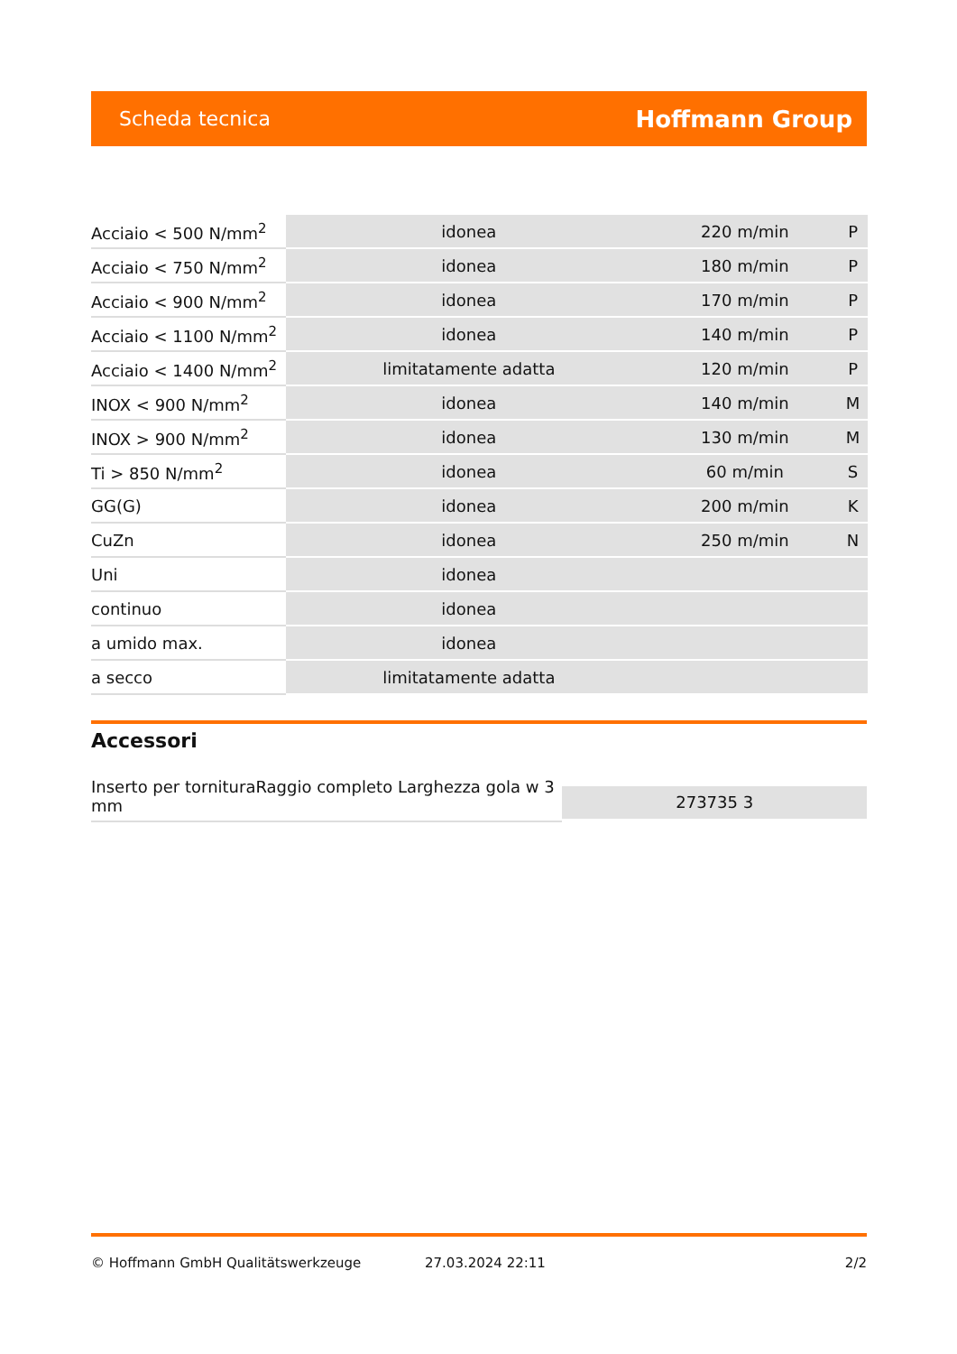Scheda tecnica Hoffmann Group
| Acciaio < 500 N/mm<sup>2</sup> | idonea | 220 m/min | P |
| Acciaio < 750 N/mm<sup>2</sup> | idonea | 180 m/min | P |
| Acciaio < 900 N/mm<sup>2</sup> | idonea | 170 m/min | P |
| Acciaio < 1100 N/mm<sup>2</sup> | idonea | 140 m/min | P |
| Acciaio < 1400 N/mm<sup>2</sup> | limitatamente adatta | 120 m/min | P |
| INOX < 900 N/mm<sup>2</sup> | idonea | 140 m/min | M |
| INOX > 900 N/mm<sup>2</sup> | idonea | 130 m/min | M |
| Ti > 850 N/mm<sup>2</sup> | idonea | 60 m/min | S |
| GG(G) | idonea | 200 m/min | K |
| CuZn | idonea | 250 m/min | N |
| Uni | idonea | | |
| continuo | idonea | | |
| a umido max. | idonea | | |
| a secco | limitatamente adatta | | |
Accessori
Inserto per tornituraRaggio completo Larghezza gola w 3 mm
273735 3
© Hoffmann GmbH Qualitätswerkzeuge 27.03.2024 22:11 2/2